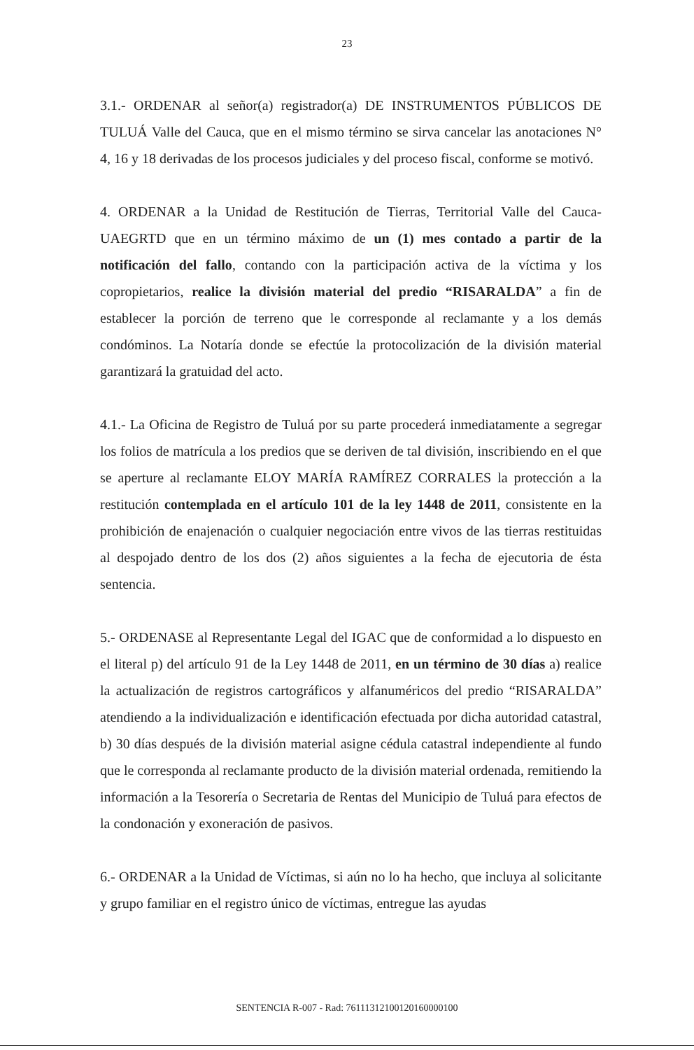23
3.1.- ORDENAR al señor(a) registrador(a) DE INSTRUMENTOS PÚBLICOS DE TULUÁ Valle del Cauca, que en el mismo término se sirva cancelar las anotaciones N° 4, 16 y 18 derivadas de los procesos judiciales y del proceso fiscal, conforme se motivó.
4. ORDENAR a la Unidad de Restitución de Tierras, Territorial Valle del Cauca-UAEGRTD que en un término máximo de un (1) mes contado a partir de la notificación del fallo, contando con la participación activa de la víctima y los copropietarios, realice la división material del predio “RISARALDA” a fin de establecer la porción de terreno que le corresponde al reclamante y a los demás condóminos. La Notaría donde se efectúe la protocolización de la división material garantizará la gratuidad del acto.
4.1.- La Oficina de Registro de Tuluá por su parte procederá inmediatamente a segregar los folios de matrícula a los predios que se deriven de tal división, inscribiendo en el que se aperture al reclamante ELOY MARÍA RAMÍREZ CORRALES la protección a la restitución contemplada en el artículo 101 de la ley 1448 de 2011, consistente en la prohibición de enajenación o cualquier negociación entre vivos de las tierras restituidas al despojado dentro de los dos (2) años siguientes a la fecha de ejecutoria de ésta sentencia.
5.- ORDENASE al Representante Legal del IGAC que de conformidad a lo dispuesto en el literal p) del artículo 91 de la Ley 1448 de 2011, en un término de 30 días a) realice la actualización de registros cartográficos y alfanuméricos del predio “RISARALDA” atendiendo a la individualización e identificación efectuada por dicha autoridad catastral, b) 30 días después de la división material asigne cédula catastral independiente al fundo que le corresponda al reclamante producto de la división material ordenada, remitiendo la información a la Tesorería o Secretaria de Rentas del Municipio de Tuluá para efectos de la condonación y exoneración de pasivos.
6.- ORDENAR a la Unidad de Víctimas, si aún no lo ha hecho, que incluya al solicitante y grupo familiar en el registro único de víctimas, entregue las ayudas
SENTENCIA R-007 - Rad: 76111312100120160000100